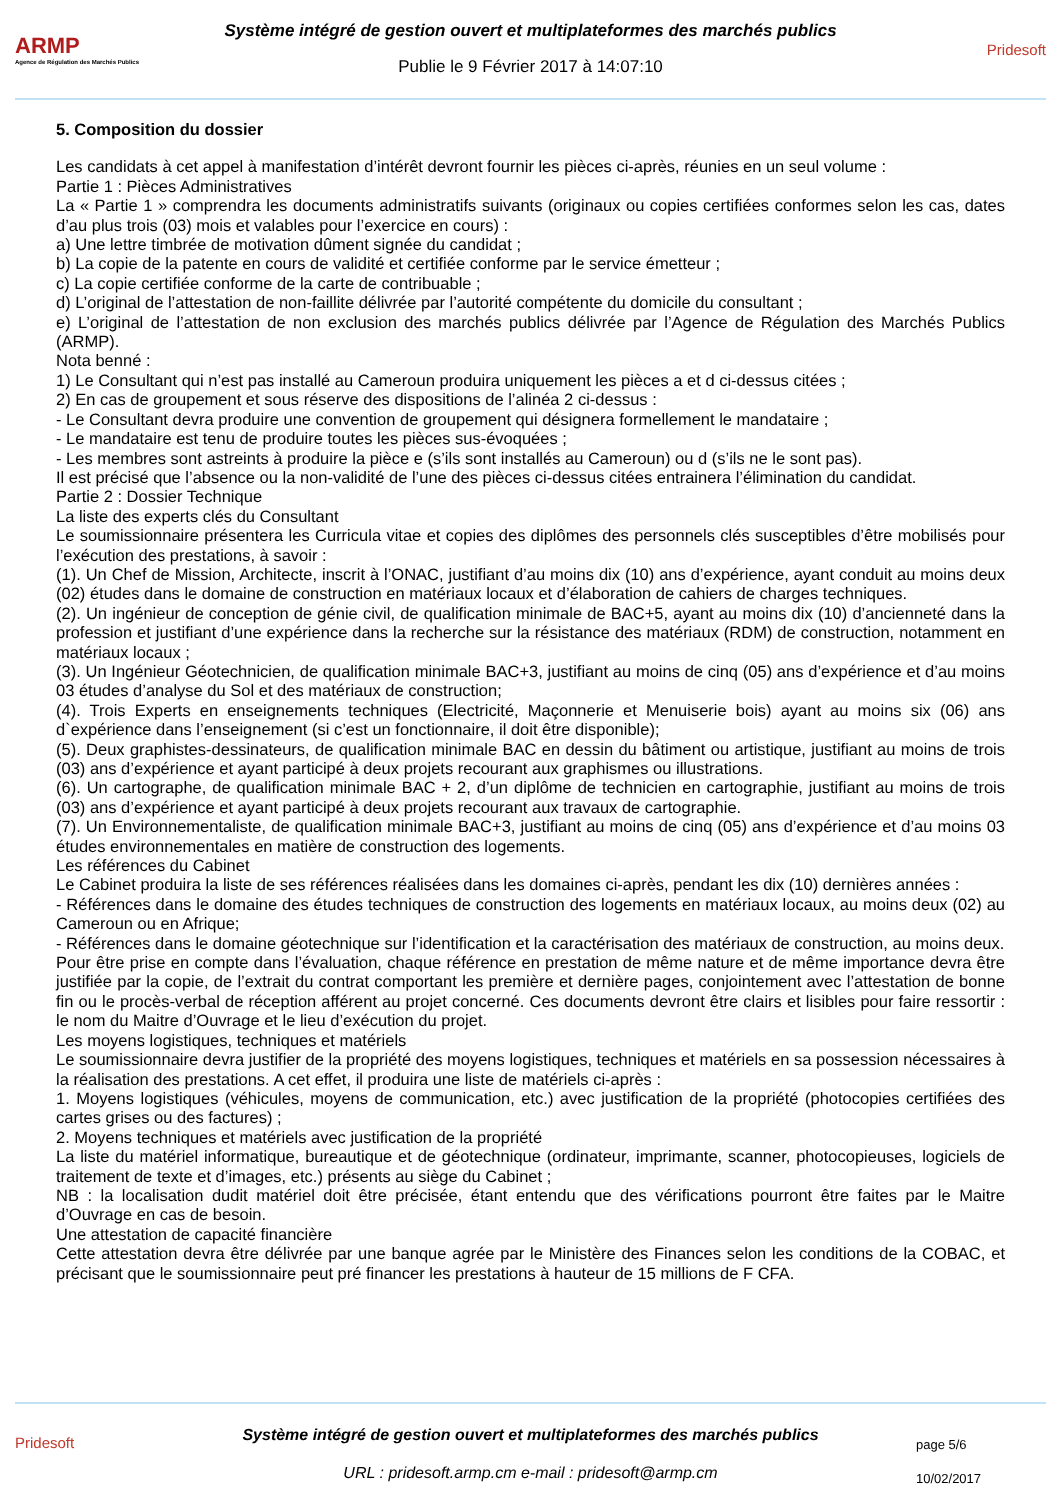ARMP
Agence de Régulation des Marchés Publics
Système intégré de gestion ouvert et multiplateformes des marchés publics
Publie le 9 Février 2017 à 14:07:10
Pridesoft
5. Composition du dossier
Les candidats à cet appel à manifestation d’intérêt devront fournir les pièces ci-après, réunies en un seul volume :
Partie 1 : Pièces Administratives
La « Partie 1 » comprendra les documents administratifs suivants (originaux ou copies certifiées conformes selon les cas, dates d’au plus trois (03) mois et valables pour l’exercice en cours) :
a) Une lettre timbrée de motivation dûment signée du candidat ;
b) La copie de la patente en cours de validité et certifiée conforme par le service émetteur ;
c) La copie certifiée conforme de la carte de contribuable ;
d) L’original de l’attestation de non-faillite délivrée par l’autorité compétente du domicile du consultant ;
e) L’original de l’attestation de non exclusion des marchés publics délivrée par l’Agence de Régulation des Marchés Publics (ARMP).
Nota benné :
1) Le Consultant qui n’est pas installé au Cameroun produira uniquement les pièces a et d ci-dessus citées ;
2) En cas de groupement et sous réserve des dispositions de l’alinéa 2 ci-dessus :
- Le Consultant devra produire une convention de groupement qui désignera formellement le mandataire ;
- Le mandataire est tenu de produire toutes les pièces sus-évoquées ;
- Les membres sont astreints à produire la pièce e (s’ils sont installés au Cameroun) ou d (s’ils ne le sont pas).
Il est précisé que l’absence ou la non-validité de l’une des pièces ci-dessus citées entrainera l’élimination du candidat.
Partie 2 : Dossier Technique
La liste des experts clés du Consultant
Le soumissionnaire présentera les Curricula vitae et copies des diplômes des personnels clés susceptibles d’être mobilisés pour l’exécution des prestations, à savoir :
(1). Un Chef de Mission, Architecte, inscrit à l’ONAC, justifiant d’au moins dix (10) ans d’expérience, ayant conduit au moins deux (02) études dans le domaine de construction en matériaux locaux et d’élaboration de cahiers de charges techniques.
(2). Un ingénieur de conception de génie civil, de qualification minimale de BAC+5, ayant au moins dix (10) d’ancienneté dans la profession et justifiant d’une expérience dans la recherche sur la résistance des matériaux (RDM) de construction, notamment en matériaux locaux ;
(3). Un Ingénieur Géotechnicien, de qualification minimale BAC+3, justifiant au moins de cinq (05) ans d’expérience et d’au moins 03 études d’analyse du Sol et des matériaux de construction;
(4). Trois Experts en enseignements techniques (Electricité, Maçonnerie et Menuiserie bois) ayant au moins six (06) ans d`expérience dans l’enseignement (si c’est un fonctionnaire, il doit être disponible);
(5). Deux graphistes-dessinateurs, de qualification minimale BAC en dessin du bâtiment ou artistique, justifiant au moins de trois (03) ans d’expérience et ayant participé à deux projets recourant aux graphismes ou illustrations.
(6). Un cartographe, de qualification minimale BAC + 2, d’un diplôme de technicien en cartographie, justifiant au moins de trois (03) ans d’expérience et ayant participé à deux projets recourant aux travaux de cartographie.
(7). Un Environnementaliste, de qualification minimale BAC+3, justifiant au moins de cinq (05) ans d’expérience et d’au moins 03 études environnementales en matière de construction des logements.
Les références du Cabinet
Le Cabinet produira la liste de ses références réalisées dans les domaines ci-après, pendant les dix (10) dernières années :
- Références dans le domaine des études techniques de construction des logements en matériaux locaux, au moins deux (02) au Cameroun ou en Afrique;
- Références dans le domaine géotechnique sur l’identification et la caractérisation des matériaux de construction, au moins deux.
Pour être prise en compte dans l’évaluation, chaque référence en prestation de même nature et de même importance devra être justifiée par la copie, de l’extrait du contrat comportant les première et dernière pages, conjointement avec l’attestation de bonne fin ou le procès-verbal de réception afférent au projet concerné. Ces documents devront être clairs et lisibles pour faire ressortir : le nom du Maitre d’Ouvrage et le lieu d’exécution du projet.
Les moyens logistiques, techniques et matériels
Le soumissionnaire devra justifier de la propriété des moyens logistiques, techniques et matériels en sa possession nécessaires à la réalisation des prestations. A cet effet, il produira une liste de matériels ci-après :
1. Moyens logistiques (véhicules, moyens de communication, etc.) avec justification de la propriété (photocopies certifiées des cartes grises ou des factures) ;
2. Moyens techniques et matériels avec justification de la propriété
La liste du matériel informatique, bureautique et de géotechnique (ordinateur, imprimante, scanner, photocopieuses, logiciels de traitement de texte et d’images, etc.) présents au siège du Cabinet ;
NB : la localisation dudit matériel doit être précisée, étant entendu que des vérifications pourront être faites par le Maitre d’Ouvrage en cas de besoin.
Une attestation de capacité financière
Cette attestation devra être délivrée par une banque agrée par le Ministère des Finances selon les conditions de la COBAC, et précisant que le soumissionnaire peut pré financer les prestations à hauteur de 15 millions de F CFA.
Pridesoft
Système intégré de gestion ouvert et multiplateformes des marchés publics
URL : pridesoft.armp.cm e-mail : pridesoft@armp.cm
page 5/6
10/02/2017